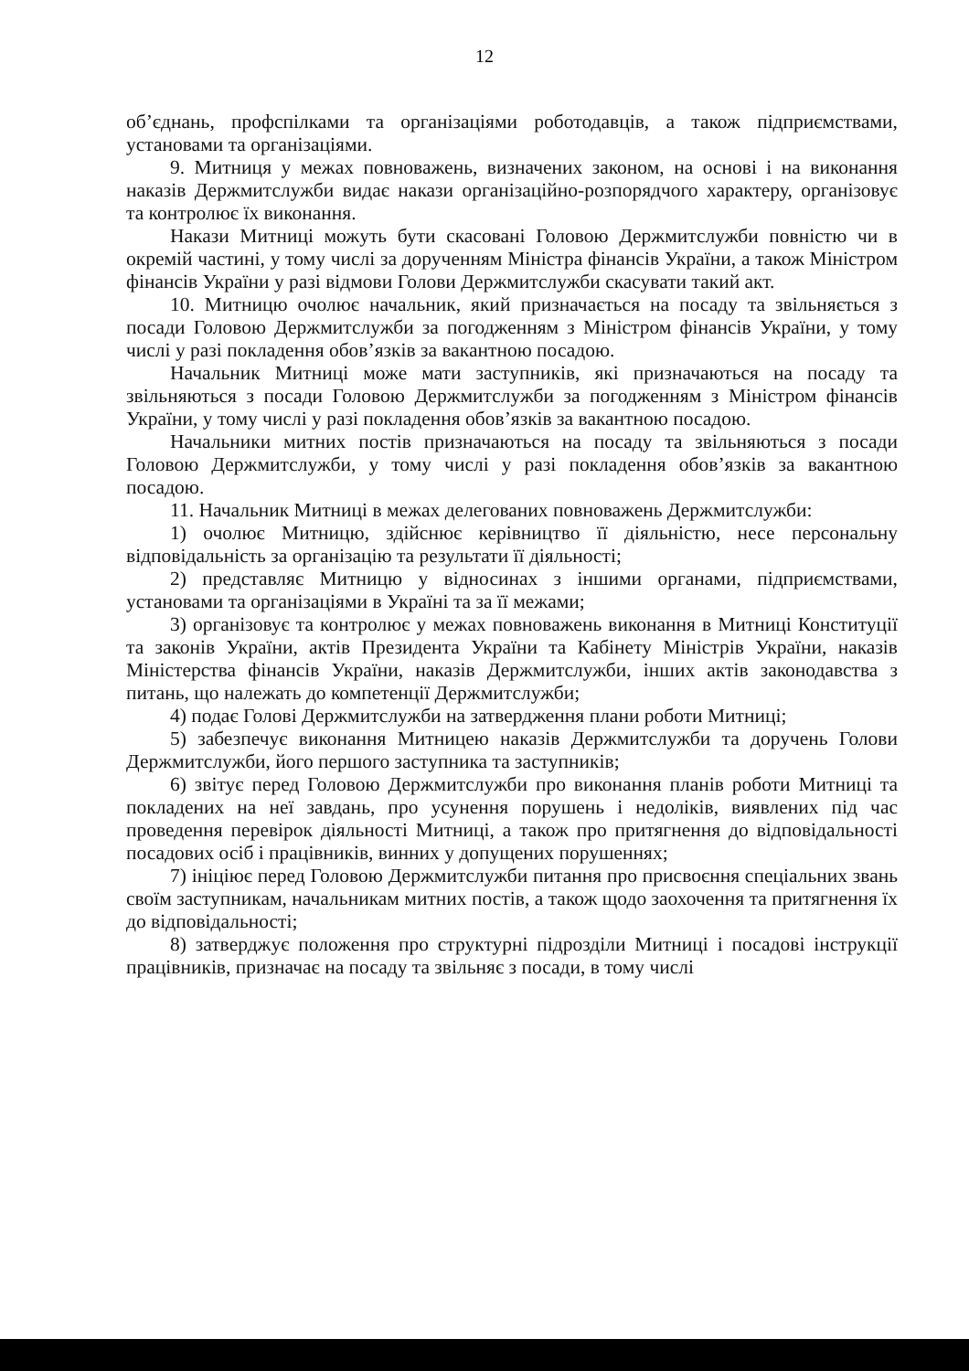12
об’єднань, профспілками та організаціями роботодавців, а також підприємствами, установами та організаціями.
9. Митниця у межах повноважень, визначених законом, на основі і на виконання наказів Держмитслужби видає накази організаційно-розпорядчого характеру, організовує та контролює їх виконання.
Накази Митниці можуть бути скасовані Головою Держмитслужби повністю чи в окремій частині, у тому числі за дорученням Міністра фінансів України, а також Міністром фінансів України у разі відмови Голови Держмитслужби скасувати такий акт.
10. Митницю очолює начальник, який призначається на посаду та звільняється з посади Головою Держмитслужби за погодженням з Міністром фінансів України, у тому числі у разі покладення обов’язків за вакантною посадою.
Начальник Митниці може мати заступників, які призначаються на посаду та звільняються з посади Головою Держмитслужби за погодженням з Міністром фінансів України, у тому числі у разі покладення обов’язків за вакантною посадою.
Начальники митних постів призначаються на посаду та звільняються з посади Головою Держмитслужби, у тому числі у разі покладення обов’язків за вакантною посадою.
11. Начальник Митниці в межах делегованих повноважень Держмитслужби:
1) очолює Митницю, здійснює керівництво її діяльністю, несе персональну відповідальність за організацію та результати її діяльності;
2) представляє Митницю у відносинах з іншими органами, підприємствами, установами та організаціями в Україні та за її межами;
3) організовує та контролює у межах повноважень виконання в Митниці Конституції та законів України, актів Президента України та Кабінету Міністрів України, наказів Міністерства фінансів України, наказів Держмитслужби, інших актів законодавства з питань, що належать до компетенції Держмитслужби;
4) подає Голові Держмитслужби на затвердження плани роботи Митниці;
5) забезпечує виконання Митницею наказів Держмитслужби та доручень Голови Держмитслужби, його першого заступника та заступників;
6) звітує перед Головою Держмитслужби про виконання планів роботи Митниці та покладених на неї завдань, про усунення порушень і недоліків, виявлених під час проведення перевірок діяльності Митниці, а також про притягнення до відповідальності посадових осіб і працівників, винних у допущених порушеннях;
7) ініціює перед Головою Держмитслужби питання про присвоєння спеціальних звань своїм заступникам, начальникам митних постів, а також щодо заохочення та притягнення їх до відповідальності;
8) затверджує положення про структурні підрозділи Митниці і посадові інструкції працівників, призначає на посаду та звільняє з посади, в тому числі